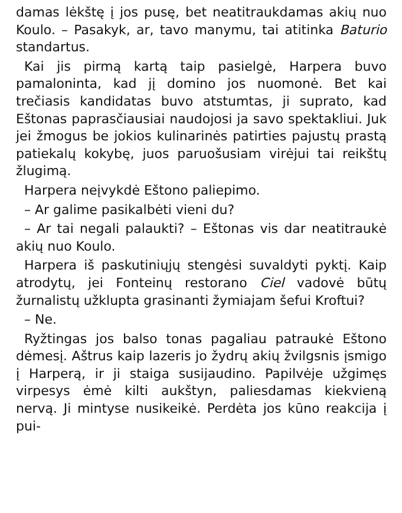damas lėkštę į jos pusę, bet neatitraukdamas akių nuo Koulo. – Pasakyk, ar, tavo manymu, tai atitinka Baturio standartus.
Kai jis pirmą kartą taip pasielgė, Harpera buvo pamaloninta, kad jį domino jos nuomonė. Bet kai trečiasis kandidatas buvo atstumtas, ji suprato, kad Eštonas paprasčiausiai naudojosi ja savo spektakliui. Juk jei žmogus be jokios kulinarinės patirties pajustų prastą patiekalų kokybę, juos paruošusiam virėjui tai reikštų žlugimą.
Harpera neįvykdė Eštono paliepimo.
– Ar galime pasikalbėti vieni du?
– Ar tai negali palaukti? – Eštonas vis dar neatitraukė akių nuo Koulo.
Harpera iš paskutiniųjų stengėsi suvaldyti pyktį. Kaip atrodytų, jei Fonteinų restorano Ciel vadovė būtų žurnalistų užklupta grasinanti žymiajam šefui Kroftui?
– Ne.
Ryžtingas jos balso tonas pagaliau patraukė Eštono dėmesį. Aštrus kaip lazeris jo žydrų akių žvilgsnis įsmigo į Harperą, ir ji staiga susijaudino. Papilvėje užgimęs virpesys ėmė kilti aukštyn, paliesdamas kiekvieną nervą. Ji mintyse nusikeikė. Perdėta jos kūno reakcija į pui-